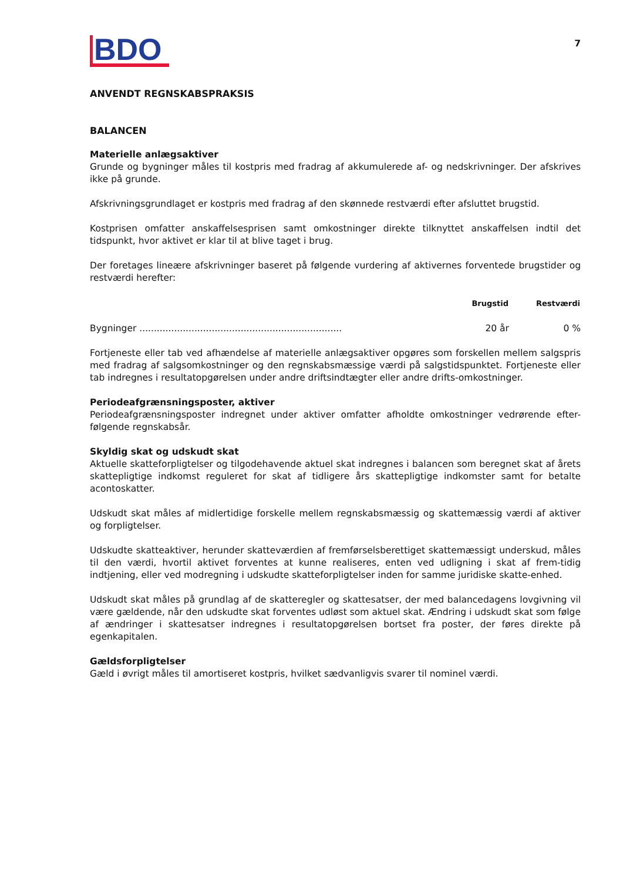BDO
7
ANVENDT REGNSKABSPRAKSIS
BALANCEN
Materielle anlægsaktiver
Grunde og bygninger måles til kostpris med fradrag af akkumulerede af- og nedskrivninger. Der afskrives ikke på grunde.
Afskrivningsgrundlaget er kostpris med fradrag af den skønnede restværdi efter afsluttet brugstid.
Kostprisen omfatter anskaffelsesprisen samt omkostninger direkte tilknyttet anskaffelsen indtil det tidspunkt, hvor aktivet er klar til at blive taget i brug.
Der foretages lineære afskrivninger baseret på følgende vurdering af aktivernes forventede brugstider og restværdi herefter:
| | Brugstid | Restværdi |
| --- | --- | --- |
| Bygninger ...................................................................... | 20 år | 0 % |
Fortjeneste eller tab ved afhændelse af materielle anlægsaktiver opgøres som forskellen mellem salgspris med fradrag af salgsomkostninger og den regnskabsmæssige værdi på salgstidspunktet. Fortjeneste eller tab indregnes i resultatopgørelsen under andre driftsindtægter eller andre drifts-omkostninger.
Periodeafgrænsningsposter, aktiver
Periodeafgrænsningsposter indregnet under aktiver omfatter afholdte omkostninger vedrørende efter-følgende regnskabsår.
Skyldig skat og udskudt skat
Aktuelle skatteforpligtelser og tilgodehavende aktuel skat indregnes i balancen som beregnet skat af årets skattepligtige indkomst reguleret for skat af tidligere års skattepligtige indkomster samt for betalte acontoskatter.
Udskudt skat måles af midlertidige forskelle mellem regnskabsmæssig og skattemæssig værdi af aktiver og forpligtelser.
Udskudte skatteaktiver, herunder skatteværdien af fremførselsberettiget skattemæssigt underskud, måles til den værdi, hvortil aktivet forventes at kunne realiseres, enten ved udligning i skat af frem-tidig indtjening, eller ved modregning i udskudte skatteforpligtelser inden for samme juridiske skatte-enhed.
Udskudt skat måles på grundlag af de skatteregler og skattesatser, der med balancedagens lovgivning vil være gældende, når den udskudte skat forventes udløst som aktuel skat. Ændring i udskudt skat som følge af ændringer i skattesatser indregnes i resultatopgørelsen bortset fra poster, der føres direkte på egenkapitalen.
Gældsforpligtelser
Gæld i øvrigt måles til amortiseret kostpris, hvilket sædvanligvis svarer til nominel værdi.